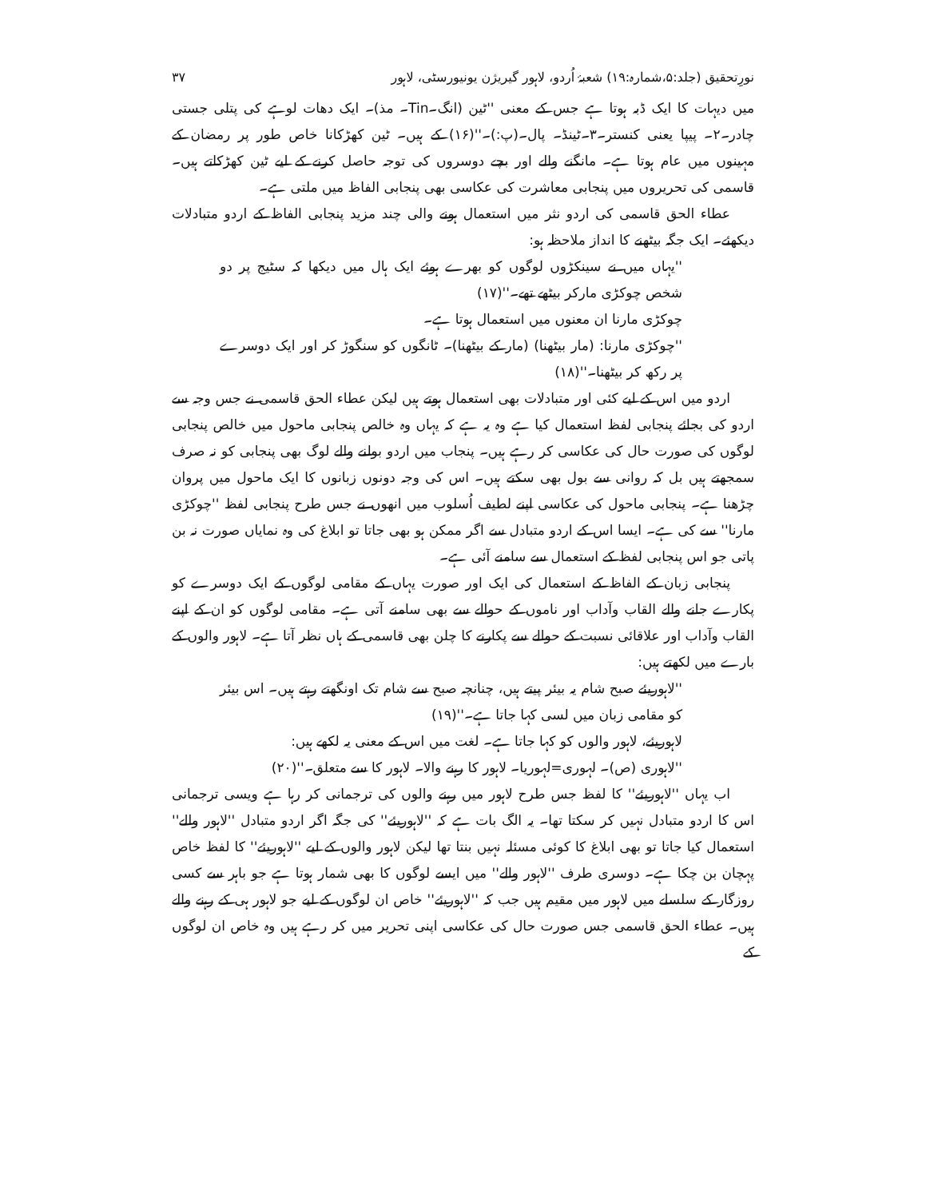نورِتحقیق (جلد:۵،شمارہ:۱۹) شعبۂ اُردو، لاہور گیریژن یونیورسٹی، لاہور ۳۷
میں دیہات کا ایک ڈبہ ہوتا ہے جس کے معنی ''ٹین (انگ۔Tin۔ مذ)۔ ایک دھات لوہے کی پتلی جستی چادر۔۲۔ پیپا یعنی کنستر۔۳۔ٹینڈ۔ پال۔(پ:)۔''(۱۶) کے ہیں۔ ٹین کھڑکانا خاص طور پر رمضان کے مہینوں میں عام ہوتا ہے۔ مانگنے والے اور بچے دوسروں کی توجہ حاصل کرنے کے لیے ٹین کھڑکاتے ہیں۔ قاسمی کی تحریروں میں پنجابی معاشرت کی عکاسی بھی پنجابی الفاظ میں ملتی ہے۔
عطاء الحق قاسمی کی اردو نثر میں استعمال ہونے والی چند مزید پنجابی الفاظ کے اردو متبادلات دیکھئے۔ ایک جگہ بیٹھنے کا انداز ملاحظہ ہو:
''یہاں میں نے سینکڑوں لوگوں کو بھرے ہوئے ایک ہال میں دیکھا کہ سٹیج پر دو شخص چوکڑی مارکر بیٹھے تھے۔''(۱۷)
چوکڑی مارنا ان معنوں میں استعمال ہوتا ہے۔
''چوکڑی مارنا: (مار بیٹھنا) (مار کے بیٹھنا)۔ ٹانگوں کو سنگوڑ کر اور ایک دوسرے پر رکھ کر بیٹھنا۔''(۱۸)
اردو میں اس کے لیے کئی اور متبادلات بھی استعمال ہوتے ہیں لیکن عطاء الحق قاسمی نے جس وجہ سے اردو کی بجائے پنجابی لفظ استعمال کیا ہے وہ یہ ہے کہ یہاں وہ خالص پنجابی ماحول میں خالص پنجابی لوگوں کی صورت حال کی عکاسی کر رہے ہیں۔ پنجاب میں اردو بولنے والے لوگ بھی پنجابی کو نہ صرف سمجھتے ہیں بل کہ روانی سے بول بھی سکتے ہیں۔ اس کی وجہ دونوں زبانوں کا ایک ماحول میں پروان چڑھنا ہے۔ پنجابی ماحول کی عکاسی اپنے لطیف اُسلوب میں انھوں نے جس طرح پنجابی لفظ ''چوکڑی مارنا'' سے کی ہے۔ ایسا اس کے اردو متبادل سے اگر ممکن ہو بھی جاتا تو ابلاغ کی وہ نمایاں صورت نہ بن پاتی جو اس پنجابی لفظ کے استعمال سے سامنے آئی ہے۔
پنجابی زبان کے الفاظ کے استعمال کی ایک اور صورت یہاں کے مقامی لوگوں کے ایک دوسرے کو پکارے جانے والے القاب وآداب اور ناموں کے حوالے سے بھی سامنے آتی ہے۔ مقامی لوگوں کو ان کے اپنے القاب وآداب اور علاقائی نسبت کے حوالے سے پکارنے کا چلن بھی قاسمی کے ہاں نظر آتا ہے۔ لاہور والوں کے بارے میں لکھتے ہیں:
''لاہوریئے صبح شام یہ بیئر پیتے ہیں، چنانچہ صبح سے شام تک اونگھتے رہتے ہیں۔ اس بیئر کو مقامی زبان میں لسی کہا جاتا ہے۔''(۱۹)
لاہوریئے، لاہور والوں کو کہا جاتا ہے۔ لغت میں اس کے معنی یہ لکھے ہیں:
''لاہوری (ص)۔ لہوری=لہوریا۔ لاہور کا رہنے والا۔ لاہور کا سے متعلق۔''(۲۰)
اب یہاں ''لاہوریئے'' کا لفظ جس طرح لاہور میں رہنے والوں کی ترجمانی کر رہا ہے ویسی ترجمانی اس کا اردو متبادل نہیں کر سکتا تھا۔ یہ الگ بات ہے کہ ''لاہوریئے'' کی جگہ اگر اردو متبادل ''لاہور والے'' استعمال کیا جاتا تو بھی ابلاغ کا کوئی مسئلہ نہیں بنتا تھا لیکن لاہور والوں کے لیے ''لاہوریئے'' کا لفظ خاص پہچان بن چکا ہے۔ دوسری طرف ''لاہور والے'' میں ایسے لوگوں کا بھی شمار ہوتا ہے جو باہر سے کسی روزگار کے سلسلے میں لاہور میں مقیم ہیں جب کہ ''لاہوریئے'' خاص ان لوگوں کے لیے جو لاہور ہی کے رہنے والے ہیں۔ عطاء الحق قاسمی جس صورت حال کی عکاسی اپنی تحریر میں کر رہے ہیں وہ خاص ان لوگوں کے